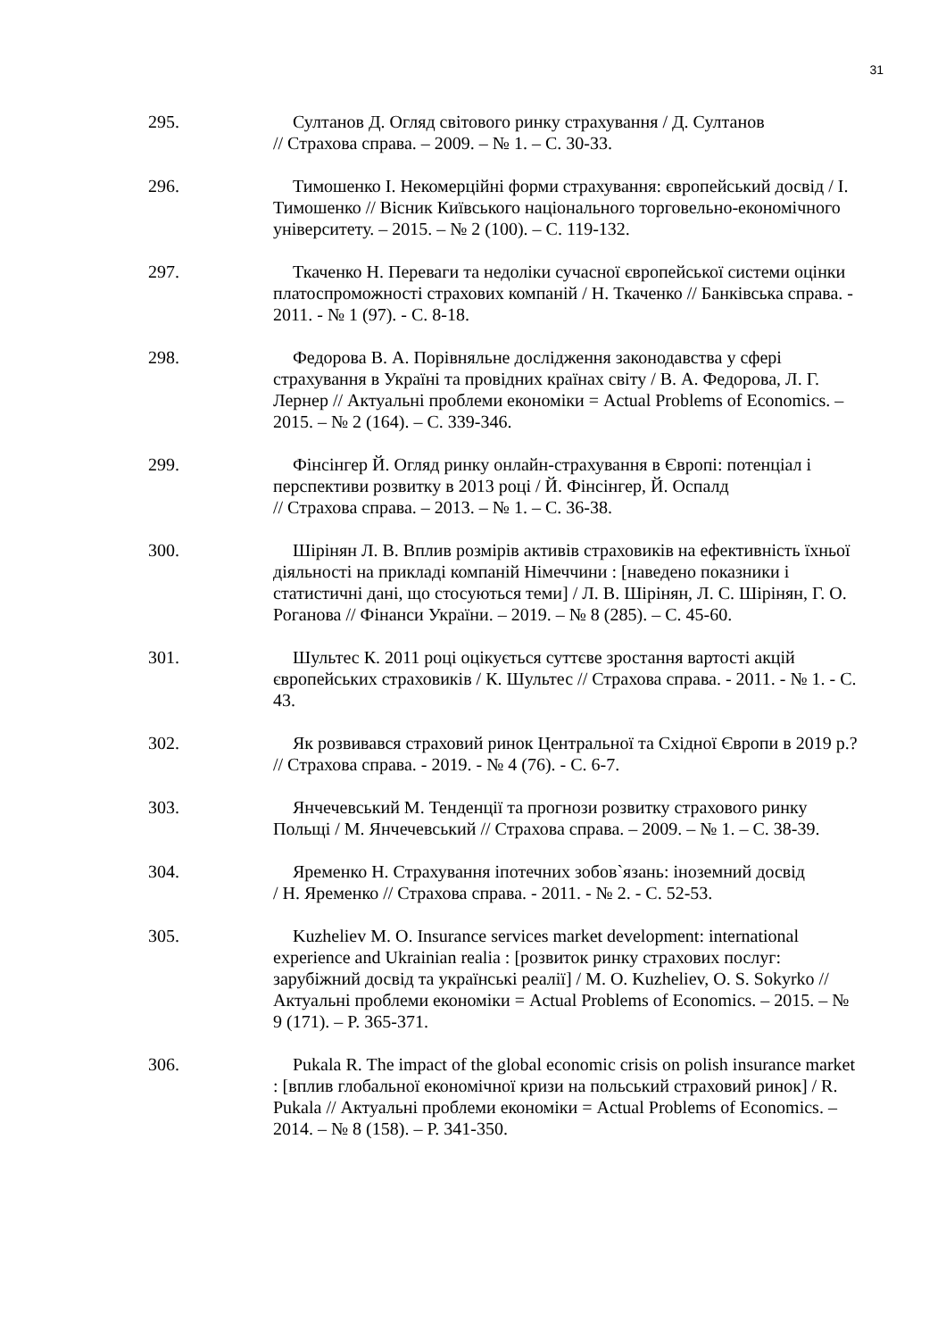31
295. Султанов Д. Огляд світового ринку страхування / Д. Султанов
// Страхова справа. – 2009. – № 1. – С. 30-33.
296. Тимошенко І. Некомерційні форми страхування: європейський досвід / І. Тимошенко // Вісник Київського національного торговельно-економічного університету. – 2015. – № 2 (100). – С. 119-132.
297. Ткаченко Н. Переваги та недоліки сучасної європейської системи оцінки платоспроможності страхових компаній / Н. Ткаченко // Банківська справа. - 2011. - № 1 (97). - С. 8-18.
298. Федорова В. А. Порівняльне дослідження законодавства у сфері страхування в Україні та провідних країнах світу / В. А. Федорова, Л. Г. Лернер // Актуальні проблеми економіки = Actual Problems of Economics. – 2015. – № 2 (164). – С. 339-346.
299. Фінсінгер Й. Огляд ринку онлайн-страхування в Європі: потенціал і перспективи розвитку в 2013 році / Й. Фінсінгер, Й. Оспалд
// Страхова справа. – 2013. – № 1. – С. 36-38.
300. Шірінян Л. В. Вплив розмірів активів страховиків на ефективність їхньої діяльності на прикладі компаній Німеччини : [наведено показники і статистичні дані, що стосуються теми] / Л. В. Шірінян, Л. С. Шірінян, Г. О. Роганова // Фінанси України. – 2019. – № 8 (285). – С. 45-60.
301. Шультес К. 2011 році оцікується суттєве зростання вартості акцій європейських страховиків / К. Шультес // Страхова справа. - 2011. - № 1. - С. 43.
302. Як розвивався страховий ринок Центральної та Східної Європи в 2019 р.? // Страхова справа. - 2019. - № 4 (76). - С. 6-7.
303. Янчечевський М. Тенденції та прогнози розвитку страхового ринку Польщі / М. Янчечевський // Страхова справа. – 2009. – № 1. – С. 38-39.
304. Яременко Н. Страхування іпотечних зобов`язань: іноземний досвід
/ Н. Яременко // Страхова справа. - 2011. - № 2. - С. 52-53.
305. Kuzheliev M. O. Insurance services market development: international experience and Ukrainian realia : [розвиток ринку страхових послуг: зарубіжний досвід та українські реалії] / M. O. Kuzheliev, O. S. Sokyrko // Актуальні проблеми економіки = Actual Problems of Economics. – 2015. – № 9 (171). – P. 365-371.
306. Pukala R. The impact of the global economic crisis on polish insurance market : [вплив глобальної економічної кризи на польський страховий ринок] / R. Pukala // Актуальні проблеми економіки = Actual Problems of Economics. – 2014. – № 8 (158). – P. 341-350.